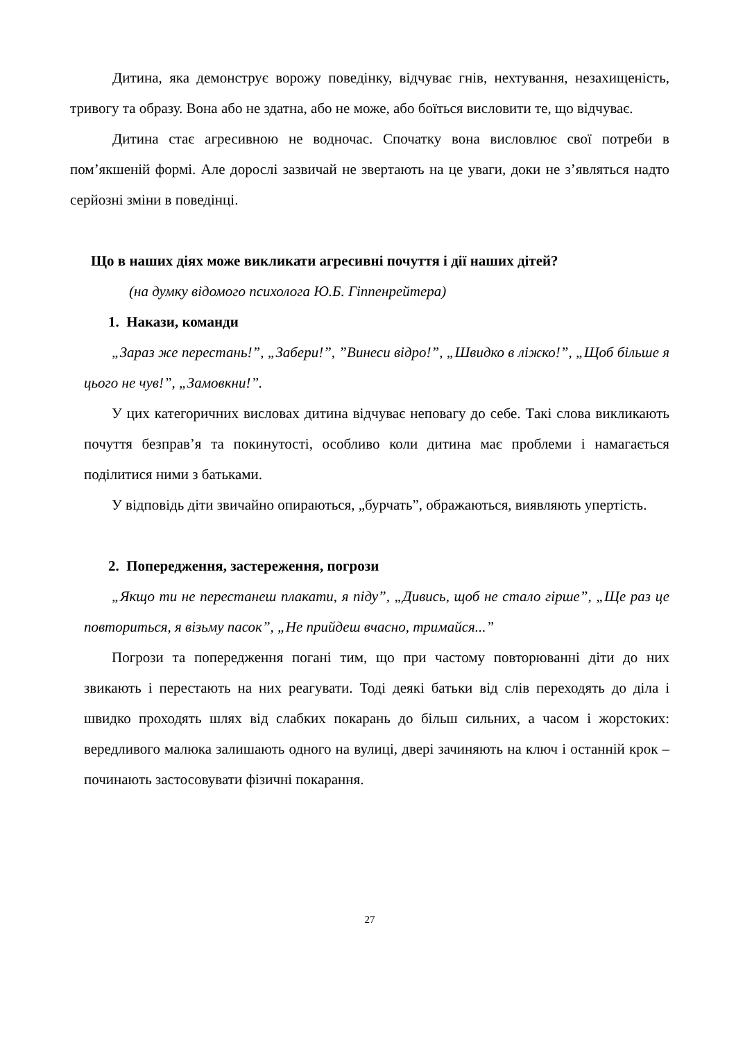Дитина, яка демонструє ворожу поведінку, відчуває гнів, нехтування, незахищеність, тривогу та образу. Вона або не здатна, або не може, або боїться висловити те, що відчуває.
Дитина стає агресивною не водночас. Спочатку вона висловлює свої потреби в пом’якшеній формі. Але дорослі зазвичай не звертають на це уваги, доки не з’являться надто серйозні зміни в поведінці.
Що в наших діях може викликати агресивні почуття і дії наших дітей?
(на думку відомого психолога Ю.Б. Гіппенрейтера)
1. Накази, команди
„Зараз же перестань!”, „Забери!”, ”Винеси відро!”, „Швидко в ліжко!”, „Щоб більше я цього не чув!”, „Замовкни!”.
У цих категоричних висловах дитина відчуває неповагу до себе. Такі слова викликають почуття безправ’я та покинутості, особливо коли дитина має проблеми і намагається поділитися ними з батьками.
У відповідь діти звичайно опираються, „бурчать”, ображаються, виявляють упертість.
2. Попередження, застереження, погрози
„Якщо ти не перестанеш плакати, я піду”, „Дивись, щоб не стало гірше”, „Ще раз це повториться, я візьму пасок”, „Не прийдеш вчасно, тримайся...”
Погрози та попередження погані тим, що при частому повторюванні діти до них звикають і перестають на них реагувати. Тоді деякі батьки від слів переходять до діла і швидко проходять шлях від слабких покарань до більш сильних, а часом і жорстоких: вередливого малюка залишають одного на вулиці, двері зачиняють на ключ і останній крок – починають застосовувати фізичні покарання.
27